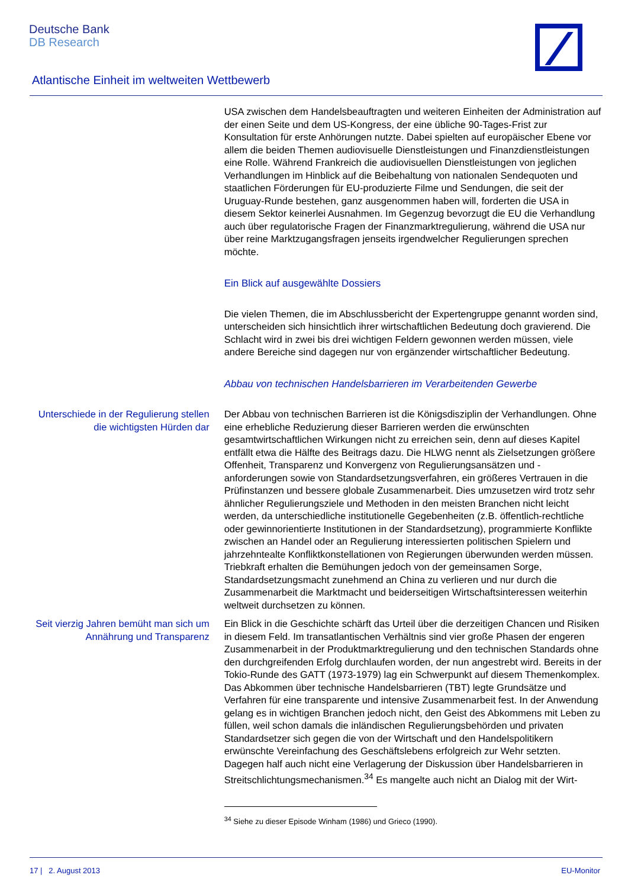Deutsche Bank
DB Research
Atlantische Einheit im weltweiten Wettbewerb
USA zwischen dem Handelsbeauftragten und weiteren Einheiten der Administration auf der einen Seite und dem US-Kongress, der eine übliche 90-Tages-Frist zur Konsultation für erste Anhörungen nutzte. Dabei spielten auf europäischer Ebene vor allem die beiden Themen audiovisuelle Dienstleistungen und Finanzdienstleistungen eine Rolle. Während Frankreich die audiovisuellen Dienstleistungen von jeglichen Verhandlungen im Hinblick auf die Beibehaltung von nationalen Sendequoten und staatlichen Förderungen für EU-produzierte Filme und Sendungen, die seit der Uruguay-Runde bestehen, ganz ausgenommen haben will, forderten die USA in diesem Sektor keinerlei Ausnahmen. Im Gegenzug bevorzugt die EU die Verhandlung auch über regulatorische Fragen der Finanzmarktregulierung, während die USA nur über reine Marktzugangsfragen jenseits irgendwelcher Regulierungen sprechen möchte.
Ein Blick auf ausgewählte Dossiers
Die vielen Themen, die im Abschlussbericht der Expertengruppe genannt worden sind, unterscheiden sich hinsichtlich ihrer wirtschaftlichen Bedeutung doch gravierend. Die Schlacht wird in zwei bis drei wichtigen Feldern gewonnen werden müssen, viele andere Bereiche sind dagegen nur von ergänzender wirtschaftlicher Bedeutung.
Abbau von technischen Handelsbarrieren im Verarbeitenden Gewerbe
Unterschiede in der Regulierung stellen die wichtigsten Hürden dar
Der Abbau von technischen Barrieren ist die Königsdisziplin der Verhandlungen. Ohne eine erhebliche Reduzierung dieser Barrieren werden die erwünschten gesamtwirtschaftlichen Wirkungen nicht zu erreichen sein, denn auf dieses Kapitel entfällt etwa die Hälfte des Beitrags dazu. Die HLWG nennt als Zielsetzungen größere Offenheit, Transparenz und Konvergenz von Regulierungsansätzen und -anforderungen sowie von Standardsetzungsverfahren, ein größeres Vertrauen in die Prüfinstanzen und bessere globale Zusammenarbeit. Dies umzusetzen wird trotz sehr ähnlicher Regulierungsziele und Methoden in den meisten Branchen nicht leicht werden, da unterschiedliche institutionelle Gegebenheiten (z.B. öffentlich-rechtliche oder gewinnorientierte Institutionen in der Standardsetzung), programmierte Konflikte zwischen an Handel oder an Regulierung interessierten politischen Spielern und jahrzehntealte Konfliktkonstellationen von Regierungen überwunden werden müssen. Triebkraft erhalten die Bemühungen jedoch von der gemeinsamen Sorge, Standardsetzungsmacht zunehmend an China zu verlieren und nur durch die Zusammenarbeit die Marktmacht und beiderseitigen Wirtschaftsinteressen weiterhin weltweit durchsetzen zu können.
Seit vierzig Jahren bemüht man sich um Annährung und Transparenz
Ein Blick in die Geschichte schärft das Urteil über die derzeitigen Chancen und Risiken in diesem Feld. Im transatlantischen Verhältnis sind vier große Phasen der engeren Zusammenarbeit in der Produktmarktregulierung und den technischen Standards ohne den durchgreifenden Erfolg durchlaufen worden, der nun angestrebt wird. Bereits in der Tokio-Runde des GATT (1973-1979) lag ein Schwerpunkt auf diesem Themenkomplex. Das Abkommen über technische Handelsbarrieren (TBT) legte Grundsätze und Verfahren für eine transparente und intensive Zusammenarbeit fest. In der Anwendung gelang es in wichtigen Branchen jedoch nicht, den Geist des Abkommens mit Leben zu füllen, weil schon damals die inländischen Regulierungsbehörden und privaten Standardsetzer sich gegen die von der Wirtschaft und den Handelspolitikern erwünschte Vereinfachung des Geschäftslebens erfolgreich zur Wehr setzten. Dagegen half auch nicht eine Verlagerung der Diskussion über Handelsbarrieren in Streitschlichtungsmechanismen.<sup>34</sup> Es mangelte auch nicht an Dialog mit der Wirt-
<sup>34</sup> Siehe zu dieser Episode Winham (1986) und Grieco (1990).
17 | 2. August 2013 EU-Monitor